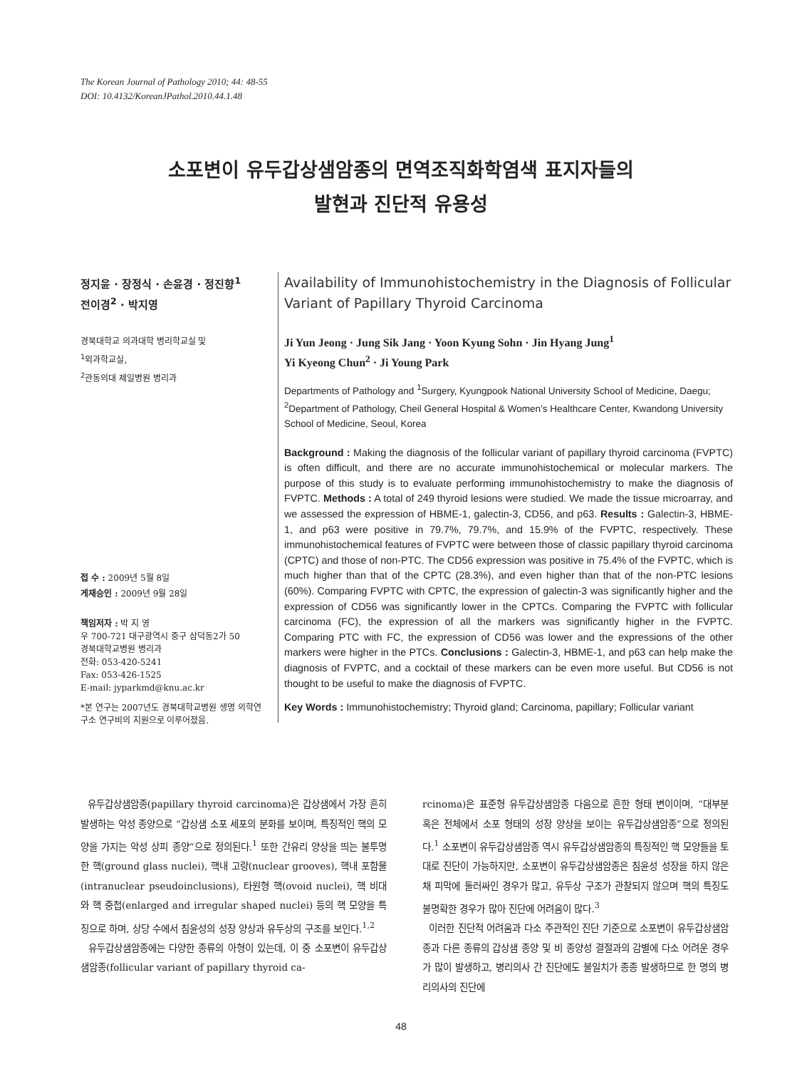The Korean Journal of Pathology 2010; 44: 48-55
DOI: 10.4132/KoreanJPathol.2010.44.1.48
소포변이 유두갑상샘암종의 면역조직화학염색 표지자들의
발현과 진단적 유용성
정지윤 · 장정식 · 손윤경 · 정진향<sup>1</sup>
전이경<sup>2</sup> · 박지영
경북대학교 의과대학 병리학교실 및
<sup>1</sup> 외과학교실,
<sup>2</sup> 관동의대 제일병원 병리과
접 수 : 2009년 5월 8일
게재승인 : 2009년 9월 28일
책임저자 : 박 지 영
우 700-721 대구광역시 중구 삼덕동2가 50
경북대학교병원 병리과
전화: 053-420-5241
Fax: 053-426-1525
E-mail: jyparkmd@knu.ac.kr
*본 연구는 2007년도 경북대학교병원 생명 의학연구소 연구비의 지원으로 이루어졌음.
Availability of Immunohistochemistry in the Diagnosis of Follicular Variant of Papillary Thyroid Carcinoma
Ji Yun Jeong · Jung Sik Jang · Yoon Kyung Sohn · Jin Hyang Jung<sup>1</sup>
Yi Kyeong Chun<sup>2</sup> · Ji Young Park
Departments of Pathology and <sup>1</sup>Surgery, Kyungpook National University School of Medicine, Daegu; <sup>2</sup>Department of Pathology, Cheil General Hospital & Women’s Healthcare Center, Kwandong University School of Medicine, Seoul, Korea
Background : Making the diagnosis of the follicular variant of papillary thyroid carcinoma (FVPTC) is often difficult, and there are no accurate immunohistochemical or molecular markers. The purpose of this study is to evaluate performing immunohistochemistry to make the diagnosis of FVPTC. Methods : A total of 249 thyroid lesions were studied. We made the tissue microarray, and we assessed the expression of HBME-1, galectin-3, CD56, and p63. Results : Galectin-3, HBME-1, and p63 were positive in 79.7%, 79.7%, and 15.9% of the FVPTC, respectively. These immunohistochemical features of FVPTC were between those of classic papillary thyroid carcinoma (CPTC) and those of non-PTC. The CD56 expression was positive in 75.4% of the FVPTC, which is much higher than that of the CPTC (28.3%), and even higher than that of the non-PTC lesions (60%). Comparing FVPTC with CPTC, the expression of galectin-3 was significantly higher and the expression of CD56 was significantly lower in the CPTCs. Comparing the FVPTC with follicular carcinoma (FC), the expression of all the markers was significantly higher in the FVPTC. Comparing PTC with FC, the expression of CD56 was lower and the expressions of the other markers were higher in the PTCs. Conclusions : Galectin-3, HBME-1, and p63 can help make the diagnosis of FVPTC, and a cocktail of these markers can be even more useful. But CD56 is not thought to be useful to make the diagnosis of FVPTC.
Key Words : Immunohistochemistry; Thyroid gland; Carcinoma, papillary; Follicular variant
유두갑상샘암종(papillary thyroid carcinoma)은 갑상샘에서 가장 흔히 발생하는 악성 종양으로 “갑상샘 소포 세포의 분화를 보이며, 특징적인 핵의 모양을 가지는 악성 상피 종양”으로 정의된다.<sup>1</sup> 또한 간유리 양상을 띄는 불투명한 핵(ground glass nuclei), 핵내 고랑(nuclear grooves), 핵내 포함물(intranuclear pseudoinclusions), 타원형 핵(ovoid nuclei), 핵 비대와 핵 중첩(enlarged and irregular shaped nuclei) 등의 핵 모양을 특징으로 하며, 상당 수에서 침윤성의 성장 양상과 유두상의 구조를 보인다.<sup>1,2</sup>
유두갑상샘암종에는 다양한 종류의 아형이 있는데, 이 중 소포변이 유두갑상샘암종(follicular variant of papillary thyroid ca-
rcinoma)은 표준형 유두갑상샘암종 다음으로 흔한 형태 변이이며, “대부분 혹은 전체에서 소포 형태의 성장 양상을 보이는 유두갑상샘암종”으로 정의된다.<sup>1</sup> 소포변이 유두갑상샘암종 역시 유두갑상샘암종의 특징적인 핵 모양들을 토대로 진단이 가능하지만, 소포변이 유두갑상샘암종은 침윤성 성장을 하지 않은 채 피막에 둘러싸인 경우가 많고, 유두상 구조가 관찰되지 않으며 핵의 특징도 불명확한 경우가 많아 진단에 어려움이 많다.<sup>3</sup>
이러한 진단적 어려움과 다소 주관적인 진단 기준으로 소포변이 유두갑상샘암종과 다른 종류의 갑상샘 종양 및 비 종양성 결절과의 감별에 다소 어려운 경우가 많이 발생하고, 병리의사 간 진단에도 불일치가 종종 발생하므로 한 명의 병리의사의 진단에
48